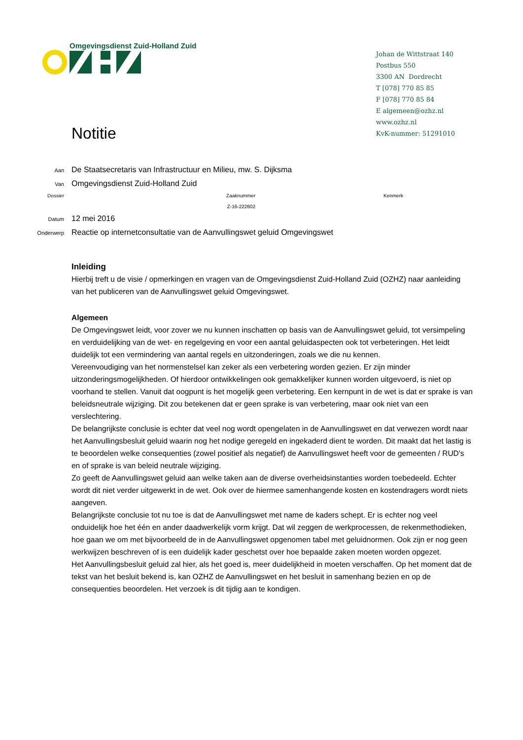Omgevingsdienst Zuid-Holland Zuid
Johan de Wittstraat 140
Postbus 550
3300 AN Dordrecht
T [078] 770 85 85
F [078] 770 85 84
E algemeen@ozhz.nl
www.ozhz.nl
KvK-nummer: 51291010
Notitie
Aan De Staatsecretaris van Infrastructuur en Milieu, mw. S. Dijksma
Van Omgevingsdienst Zuid-Holland Zuid
Dossier Zaaknummer
Z-16-222602 Kenmerk
Datum 12 mei 2016
Onderwerp Reactie op internetconsultatie van de Aanvullingswet geluid Omgevingswet
Inleiding
Hierbij treft u de visie / opmerkingen en vragen van de Omgevingsdienst Zuid-Holland Zuid (OZHZ) naar aanleiding van het publiceren van de Aanvullingswet geluid Omgevingswet.
Algemeen
De Omgevingswet leidt, voor zover we nu kunnen inschatten op basis van de Aanvullingswet geluid, tot versimpeling en verduidelijking van de wet- en regelgeving en voor een aantal geluidaspecten ook tot verbeteringen. Het leidt duidelijk tot een vermindering van aantal regels en uitzonderingen, zoals we die nu kennen.
Vereenvoudiging van het normenstelsel kan zeker als een verbetering worden gezien. Er zijn minder uitzonderingsmogelijkheden. Of hierdoor ontwikkelingen ook gemakkelijker kunnen worden uitgevoerd, is niet op voorhand te stellen. Vanuit dat oogpunt is het mogelijk geen verbetering. Een kernpunt in de wet is dat er sprake is van beleidsneutrale wijziging. Dit zou betekenen dat er geen sprake is van verbetering, maar ook niet van een verslechtering.
De belangrijkste conclusie is echter dat veel nog wordt opengelaten in de Aanvullingswet en dat verwezen wordt naar het Aanvullingsbesluit geluid waarin nog het nodige geregeld en ingekaderd dient te worden. Dit maakt dat het lastig is te beoordelen welke consequenties (zowel positief als negatief) de Aanvullingswet heeft voor de gemeenten / RUD's en of sprake is van beleid neutrale wijziging.
Zo geeft de Aanvullingswet geluid aan welke taken aan de diverse overheidsinstanties worden toebedeeld. Echter wordt dit niet verder uitgewerkt in de wet. Ook over de hiermee samenhangende kosten en kostendragers wordt niets aangeven.
Belangrijkste conclusie tot nu toe is dat de Aanvullingswet met name de kaders schept. Er is echter nog veel onduidelijk hoe het één en ander daadwerkelijk vorm krijgt. Dat wil zeggen de werkprocessen, de rekenmethodieken, hoe gaan we om met bijvoorbeeld de in de Aanvullingswet opgenomen tabel met geluidnormen. Ook zijn er nog geen werkwijzen beschreven of is een duidelijk kader geschetst over hoe bepaalde zaken moeten worden opgezet.
Het Aanvullingsbesluit geluid zal hier, als het goed is, meer duidelijkheid in moeten verschaffen. Op het moment dat de tekst van het besluit bekend is, kan OZHZ de Aanvullingswet en het besluit in samenhang bezien en op de consequenties beoordelen. Het verzoek is dit tijdig aan te kondigen.